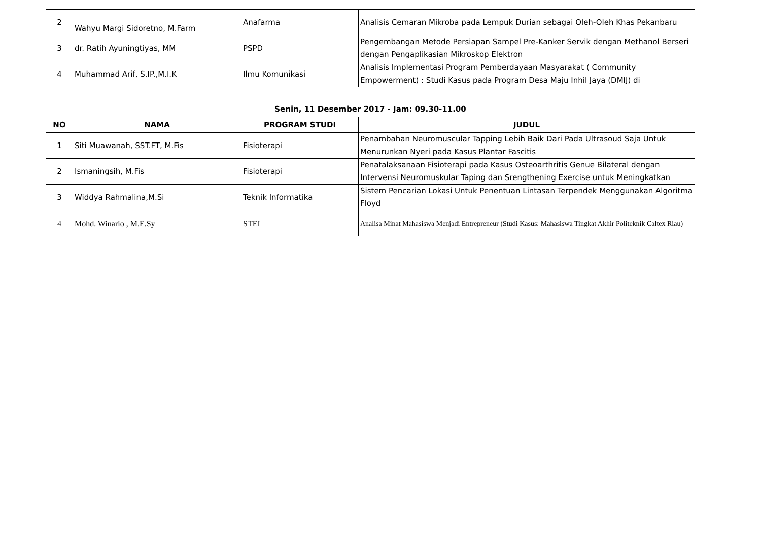| 2 | Wahyu Margi Sidoretno, M.Farm | Anafarma | Analisis Cemaran Mikroba pada Lempuk Durian sebagai Oleh-Oleh Khas Pekanbaru |
| 3 | dr. Ratih Ayuningtiyas, MM | PSPD | Pengembangan Metode Persiapan Sampel Pre-Kanker Servik dengan Methanol Berseri dengan Pengaplikasian Mikroskop Elektron |
| 4 | Muhammad Arif, S.IP.,M.I.K | Ilmu Komunikasi | Analisis Implementasi Program Pemberdayaan Masyarakat ( Community Empowerment) : Studi Kasus pada Program Desa Maju Inhil Jaya (DMIJ) di |
Senin, 11 Desember 2017 - Jam: 09.30-11.00
| NO | NAMA | PROGRAM STUDI | JUDUL |
| --- | --- | --- | --- |
| 1 | Siti Muawanah, SST.FT, M.Fis | Fisioterapi | Penambahan Neuromuscular Tapping Lebih Baik Dari Pada Ultrasoud Saja Untuk Menurunkan Nyeri pada Kasus Plantar Fascitis |
| 2 | Ismaningsih, M.Fis | Fisioterapi | Penatalaksanaan Fisioterapi pada Kasus Osteoarthritis Genue Bilateral dengan Intervensi Neuromuskular Taping dan Srengthening Exercise untuk Meningkatkan |
| 3 | Widdya Rahmalina,M.Si | Teknik Informatika | Sistem Pencarian Lokasi Untuk Penentuan Lintasan Terpendek Menggunakan Algoritma Floyd |
| 4 | Mohd. Winario , M.E.Sy | STEI | Analisa Minat Mahasiswa Menjadi Entrepreneur (Studi Kasus: Mahasiswa Tingkat Akhir Politeknik Caltex Riau) |